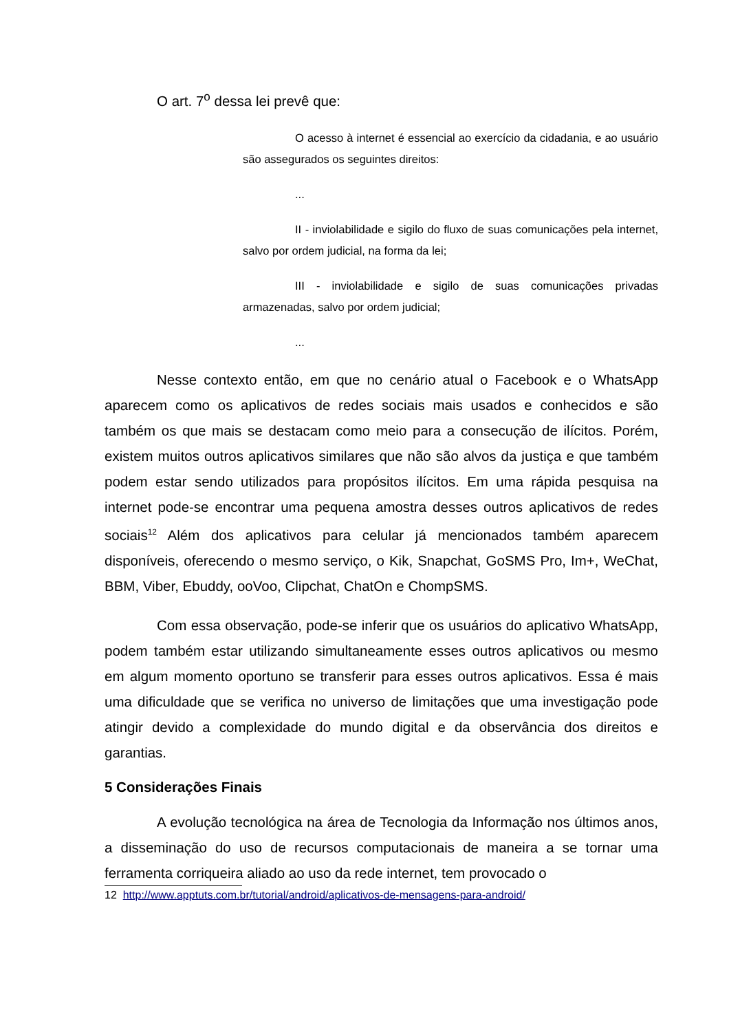O art. 7<sup>o</sup> dessa lei prevê que:
O acesso à internet é essencial ao exercício da cidadania, e ao usuário são assegurados os seguintes direitos:
...
II - inviolabilidade e sigilo do fluxo de suas comunicações pela internet, salvo por ordem judicial, na forma da lei;
III - inviolabilidade e sigilo de suas comunicações privadas armazenadas, salvo por ordem judicial;
...
Nesse contexto então, em que no cenário atual o Facebook e o WhatsApp aparecem como os aplicativos de redes sociais mais usados e conhecidos e são também os que mais se destacam como meio para a consecução de ilícitos. Porém, existem muitos outros aplicativos similares que não são alvos da justiça e que também podem estar sendo utilizados para propósitos ilícitos. Em uma rápida pesquisa na internet pode-se encontrar uma pequena amostra desses outros aplicativos de redes sociais<sup>12</sup> Além dos aplicativos para celular já mencionados também aparecem disponíveis, oferecendo o mesmo serviço, o Kik, Snapchat, GoSMS Pro, Im+, WeChat, BBM, Viber, Ebuddy, ooVoo, Clipchat, ChatOn e ChompSMS.
Com essa observação, pode-se inferir que os usuários do aplicativo WhatsApp, podem também estar utilizando simultaneamente esses outros aplicativos ou mesmo em algum momento oportuno se transferir para esses outros aplicativos. Essa é mais uma dificuldade que se verifica no universo de limitações que uma investigação pode atingir devido a complexidade do mundo digital e da observância dos direitos e garantias.
5 Considerações Finais
A evolução tecnológica na área de Tecnologia da Informação nos últimos anos, a disseminação do uso de recursos computacionais de maneira a se tornar uma ferramenta corriqueira aliado ao uso da rede internet, tem provocado o
12 http://www.apptuts.com.br/tutorial/android/aplicativos-de-mensagens-para-android/